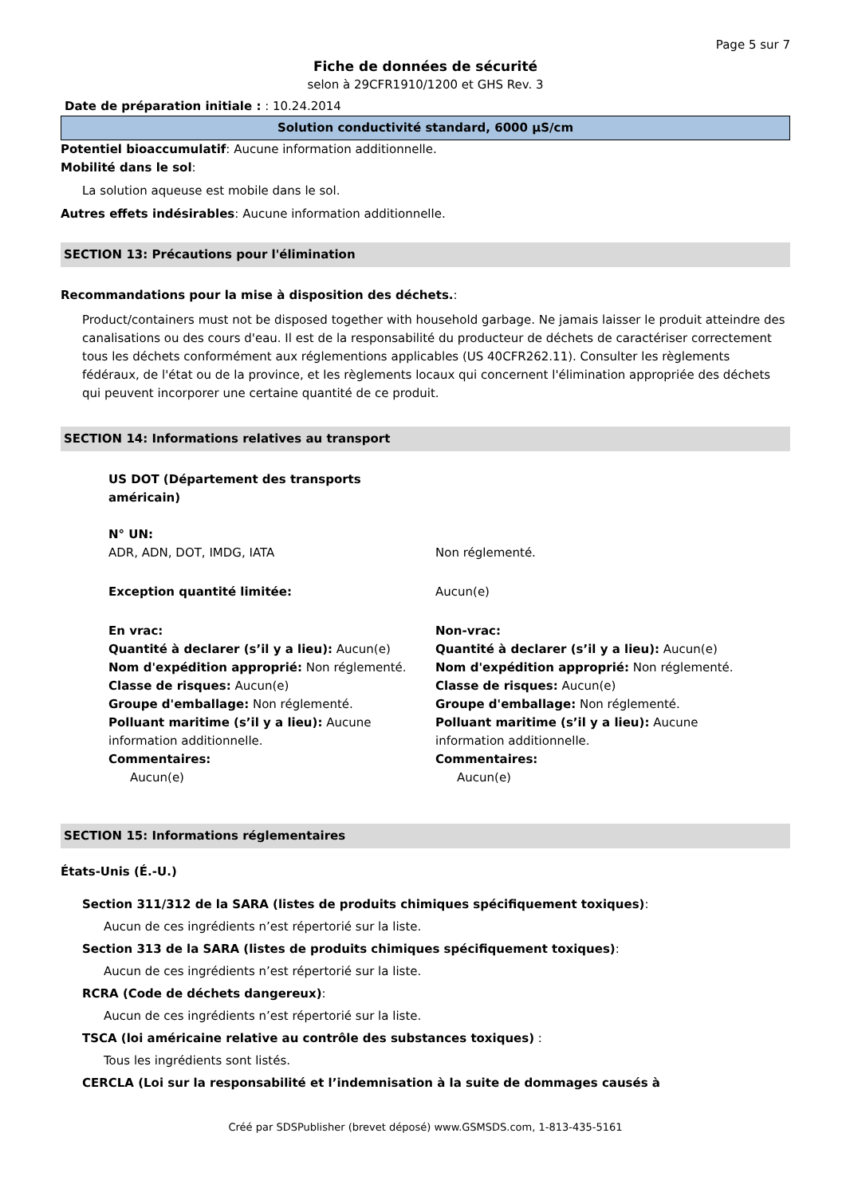Page 5 sur 7
Fiche de données de sécurité
selon à 29CFR1910/1200 et GHS Rev. 3
Date de préparation initiale : : 10.24.2014
Solution conductivité standard, 6000 µS/cm
Potentiel bioaccumulatif: Aucune information additionnelle.
Mobilité dans le sol:
La solution aqueuse est mobile dans le sol.
Autres effets indésirables: Aucune information additionnelle.
SECTION 13: Précautions pour l'élimination
Recommandations pour la mise à disposition des déchets.:
Product/containers must not be disposed together with household garbage. Ne jamais laisser le produit atteindre des canalisations ou des cours d'eau. Il est de la responsabilité du producteur de déchets de caractériser correctement tous les déchets conformément aux réglementions applicables (US 40CFR262.11). Consulter les règlements fédéraux, de l'état ou de la province, et les règlements locaux qui concernent l'élimination appropriée des déchets qui peuvent incorporer une certaine quantité de ce produit.
SECTION 14: Informations relatives au transport
US DOT (Département des transports américain)
N° UN:
ADR, ADN, DOT, IMDG, IATA
Non réglementé.
Exception quantité limitée: Aucun(e)
En vrac:
Quantité à declarer (s’il y a lieu): Aucun(e)
Nom d'expédition approprié: Non réglementé.
Classe de risques: Aucun(e)
Groupe d'emballage: Non réglementé.
Polluant maritime (s’il y a lieu): Aucune information additionnelle.
Commentaires:
Aucun(e)
Non-vrac:
Quantité à declarer (s’il y a lieu): Aucun(e)
Nom d'expédition approprié: Non réglementé.
Classe de risques: Aucun(e)
Groupe d'emballage: Non réglementé.
Polluant maritime (s’il y a lieu): Aucune information additionnelle.
Commentaires:
Aucun(e)
SECTION 15: Informations réglementaires
États-Unis (É.-U.)
Section 311/312 de la SARA (listes de produits chimiques spécifiquement toxiques):
Aucun de ces ingrédients n’est répertorié sur la liste.
Section 313 de la SARA (listes de produits chimiques spécifiquement toxiques):
Aucun de ces ingrédients n’est répertorié sur la liste.
RCRA (Code de déchets dangereux):
Aucun de ces ingrédients n’est répertorié sur la liste.
TSCA (loi américaine relative au contrôle des substances toxiques) :
Tous les ingrédients sont listés.
CERCLA (Loi sur la responsabilité et l’indemnisation à la suite de dommages causés à
Créé par SDSPublisher (brevet déposé) www.GSMSDS.com, 1-813-435-5161